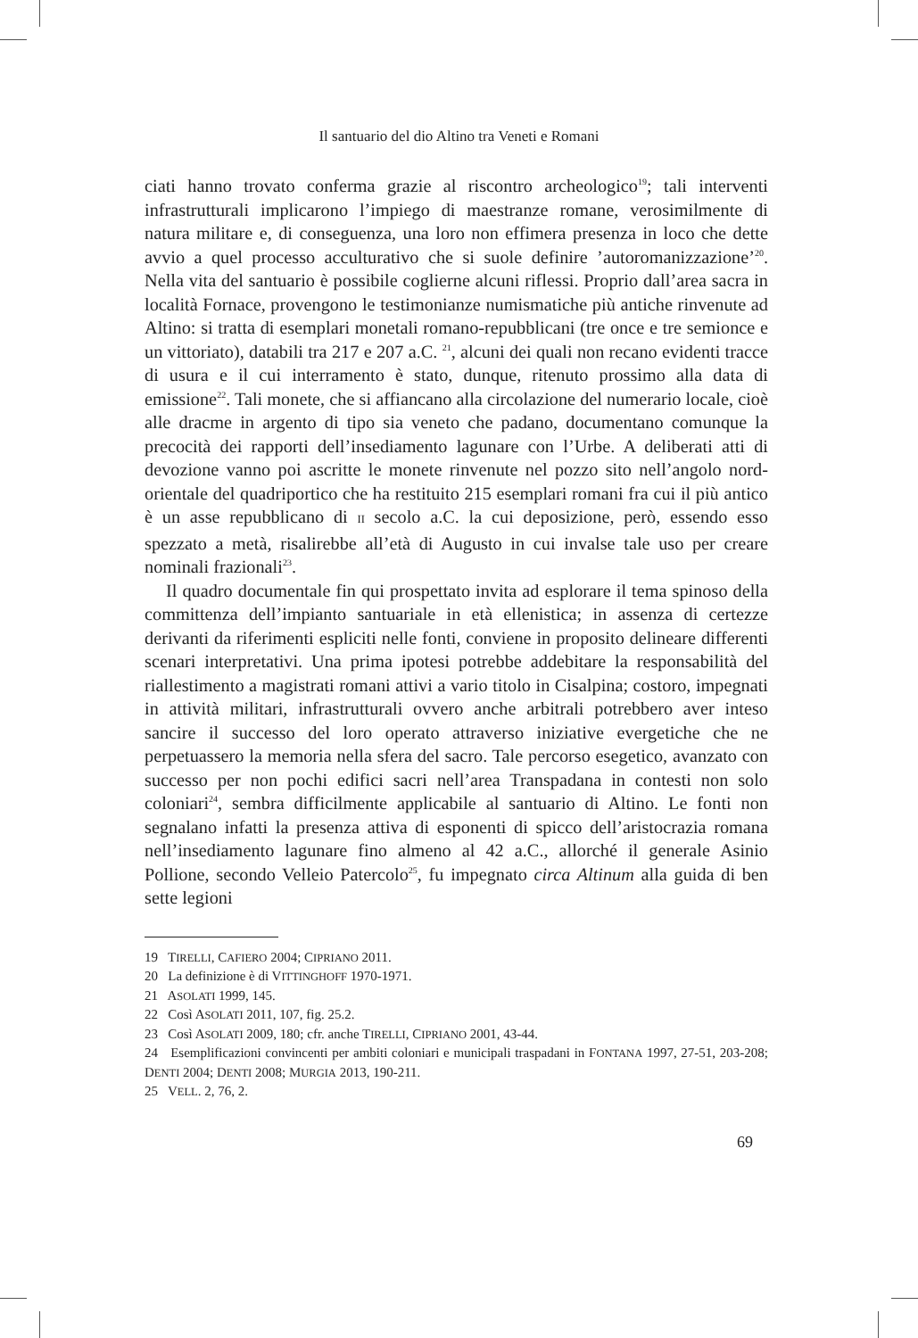Il santuario del dio Altino tra Veneti e Romani
ciati hanno trovato conferma grazie al riscontro archeologico<sup>19</sup>; tali interventi infrastrutturali implicarono l’impiego di maestranze romane, verosimilmente di natura militare e, di conseguenza, una loro non effimera presenza in loco che dette avvio a quel processo acculturativo che si suole definire ’autoromanizzazione’<sup>20</sup>. Nella vita del santuario è possibile coglierne alcuni riflessi. Proprio dall’area sacra in località Fornace, provengono le testimonianze numismatiche più antiche rinvenute ad Altino: si tratta di esemplari monetali romano-repubblicani (tre once e tre semionce e un vittoriato), databili tra 217 e 207 a.C. <sup>21</sup>, alcuni dei quali non recano evidenti tracce di usura e il cui interramento è stato, dunque, ritenuto prossimo alla data di emissione<sup>22</sup>. Tali monete, che si affiancano alla circolazione del numerario locale, cioè alle dracme in argento di tipo sia veneto che padano, documentano comunque la precocità dei rapporti dell’insediamento lagunare con l’Urbe. A deliberati atti di devozione vanno poi ascritte le monete rinvenute nel pozzo sito nell’angolo nord-orientale del quadriportico che ha restituito 215 esemplari romani fra cui il più antico è un asse repubblicano di II secolo a.C. la cui deposizione, però, essendo esso spezzato a metà, risalirebbe all’età di Augusto in cui invalse tale uso per creare nominali frazionali<sup>23</sup>.
Il quadro documentale fin qui prospettato invita ad esplorare il tema spinoso della committenza dell’impianto santuariale in età ellenistica; in assenza di certezze derivanti da riferimenti espliciti nelle fonti, conviene in proposito delineare differenti scenari interpretativi. Una prima ipotesi potrebbe addebitare la responsabilità del riallestimento a magistrati romani attivi a vario titolo in Cisalpina; costoro, impegnati in attività militari, infrastrutturali ovvero anche arbitrali potrebbero aver inteso sancire il successo del loro operato attraverso iniziative evergetiche che ne perpetuassero la memoria nella sfera del sacro. Tale percorso esegetico, avanzato con successo per non pochi edifici sacri nell’area Transpadana in contesti non solo coloniari<sup>24</sup>, sembra difficilmente applicabile al santuario di Altino. Le fonti non segnalano infatti la presenza attiva di esponenti di spicco dell’aristocrazia romana nell’insediamento lagunare fino almeno al 42 a.C., allorché il generale Asinio Pollione, secondo Velleio Patercolo<sup>25</sup>, fu impegnato circa Altinum alla guida di ben sette legioni
19 TIRELLI, CAFIERO 2004; CIPRIANO 2011.
20 La definizione è di VITTINGHOFF 1970-1971.
21 ASOLATI 1999, 145.
22 Così ASOLATI 2011, 107, fig. 25.2.
23 Così ASOLATI 2009, 180; cfr. anche TIRELLI, CIPRIANO 2001, 43-44.
24 Esemplificazioni convincenti per ambiti coloniari e municipali traspadani in FONTANA 1997, 27-51, 203-208; DENTI 2004; DENTI 2008; MURGIA 2013, 190-211.
25 VELL. 2, 76, 2.
69